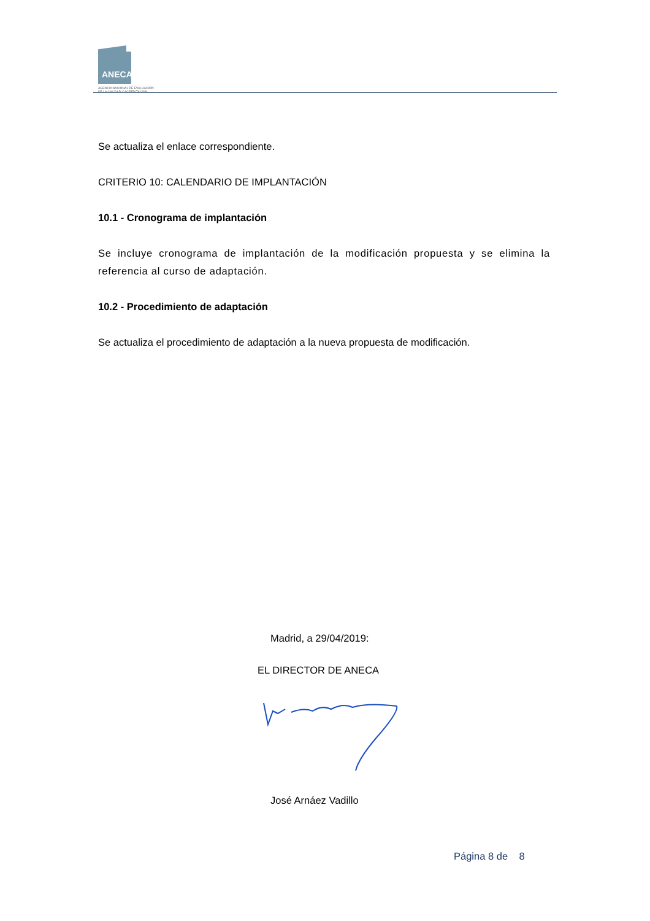ANECA
AGENCIA NACIONAL DE EVALUACIÓN
DE LA CALIDAD Y ACREDITACIÓN
Se actualiza el enlace correspondiente.
CRITERIO 10: CALENDARIO DE IMPLANTACIÓN
10.1 - Cronograma de implantación
Se incluye cronograma de implantación de la modificación propuesta y se elimina la referencia al curso de adaptación.
10.2 - Procedimiento de adaptación
Se actualiza el procedimiento de adaptación a la nueva propuesta de modificación.
Madrid, a 29/04/2019:
EL DIRECTOR DE ANECA
José Arnáez Vadillo
Página 8 de 8